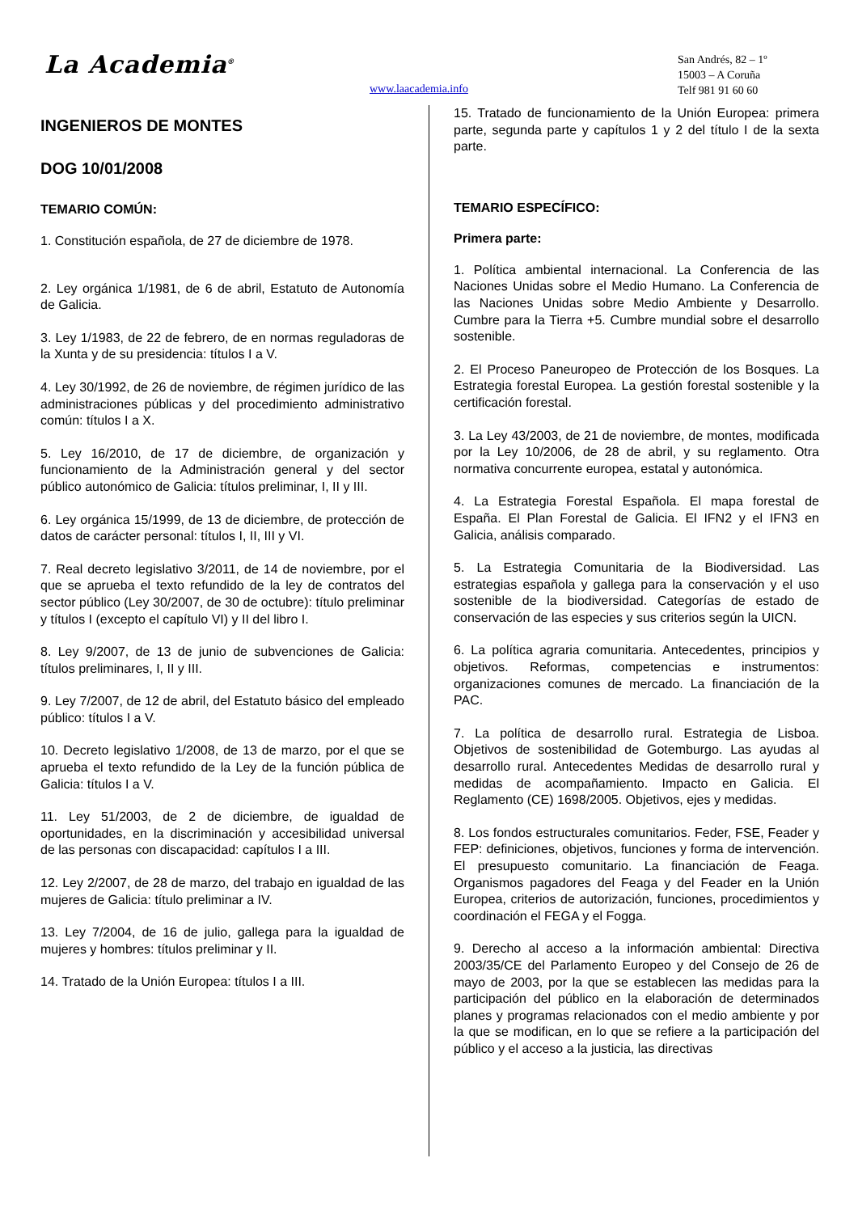La Academia<sup>®</sup>
www.laacademia.info
San Andrés, 82 – 1º
15003 – A Coruña
Telf 981 91 60 60
INGENIEROS DE MONTES
DOG 10/01/2008
TEMARIO COMÚN:
1. Constitución española, de 27 de diciembre de 1978.
2. Ley orgánica 1/1981, de 6 de abril, Estatuto de Autonomía de Galicia.
3. Ley 1/1983, de 22 de febrero, de en normas reguladoras de la Xunta y de su presidencia: títulos I a V.
4. Ley 30/1992, de 26 de noviembre, de régimen jurídico de las administraciones públicas y del procedimiento administrativo común: títulos I a X.
5. Ley 16/2010, de 17 de diciembre, de organización y funcionamiento de la Administración general y del sector público autonómico de Galicia: títulos preliminar, I, II y III.
6. Ley orgánica 15/1999, de 13 de diciembre, de protección de datos de carácter personal: títulos I, II, III y VI.
7. Real decreto legislativo 3/2011, de 14 de noviembre, por el que se aprueba el texto refundido de la ley de contratos del sector público (Ley 30/2007, de 30 de octubre): título preliminar y títulos I (excepto el capítulo VI) y II del libro I.
8. Ley 9/2007, de 13 de junio de subvenciones de Galicia: títulos preliminares, I, II y III.
9. Ley 7/2007, de 12 de abril, del Estatuto básico del empleado público: títulos I a V.
10. Decreto legislativo 1/2008, de 13 de marzo, por el que se aprueba el texto refundido de la Ley de la función pública de Galicia: títulos I a V.
11. Ley 51/2003, de 2 de diciembre, de igualdad de oportunidades, en la discriminación y accesibilidad universal de las personas con discapacidad: capítulos I a III.
12. Ley 2/2007, de 28 de marzo, del trabajo en igualdad de las mujeres de Galicia: título preliminar a IV.
13. Ley 7/2004, de 16 de julio, gallega para la igualdad de mujeres y hombres: títulos preliminar y II.
14. Tratado de la Unión Europea: títulos I a III.
15. Tratado de funcionamiento de la Unión Europea: primera parte, segunda parte y capítulos 1 y 2 del título I de la sexta parte.
TEMARIO ESPECÍFICO:
Primera parte:
1. Política ambiental internacional. La Conferencia de las Naciones Unidas sobre el Medio Humano. La Conferencia de las Naciones Unidas sobre Medio Ambiente y Desarrollo. Cumbre para la Tierra +5. Cumbre mundial sobre el desarrollo sostenible.
2. El Proceso Paneuropeo de Protección de los Bosques. La Estrategia forestal Europea. La gestión forestal sostenible y la certificación forestal.
3. La Ley 43/2003, de 21 de noviembre, de montes, modificada por la Ley 10/2006, de 28 de abril, y su reglamento. Otra normativa concurrente europea, estatal y autonómica.
4. La Estrategia Forestal Española. El mapa forestal de España. El Plan Forestal de Galicia. El IFN2 y el IFN3 en Galicia, análisis comparado.
5. La Estrategia Comunitaria de la Biodiversidad. Las estrategias española y gallega para la conservación y el uso sostenible de la biodiversidad. Categorías de estado de conservación de las especies y sus criterios según la UICN.
6. La política agraria comunitaria. Antecedentes, principios y objetivos. Reformas, competencias e instrumentos: organizaciones comunes de mercado. La financiación de la PAC.
7. La política de desarrollo rural. Estrategia de Lisboa. Objetivos de sostenibilidad de Gotemburgo. Las ayudas al desarrollo rural. Antecedentes Medidas de desarrollo rural y medidas de acompañamiento. Impacto en Galicia. El Reglamento (CE) 1698/2005. Objetivos, ejes y medidas.
8. Los fondos estructurales comunitarios. Feder, FSE, Feader y FEP: definiciones, objetivos, funciones y forma de intervención. El presupuesto comunitario. La financiación de Feaga. Organismos pagadores del Feaga y del Feader en la Unión Europea, criterios de autorización, funciones, procedimientos y coordinación el FEGA y el Fogga.
9. Derecho al acceso a la información ambiental: Directiva 2003/35/CE del Parlamento Europeo y del Consejo de 26 de mayo de 2003, por la que se establecen las medidas para la participación del público en la elaboración de determinados planes y programas relacionados con el medio ambiente y por la que se modifican, en lo que se refiere a la participación del público y el acceso a la justicia, las directivas